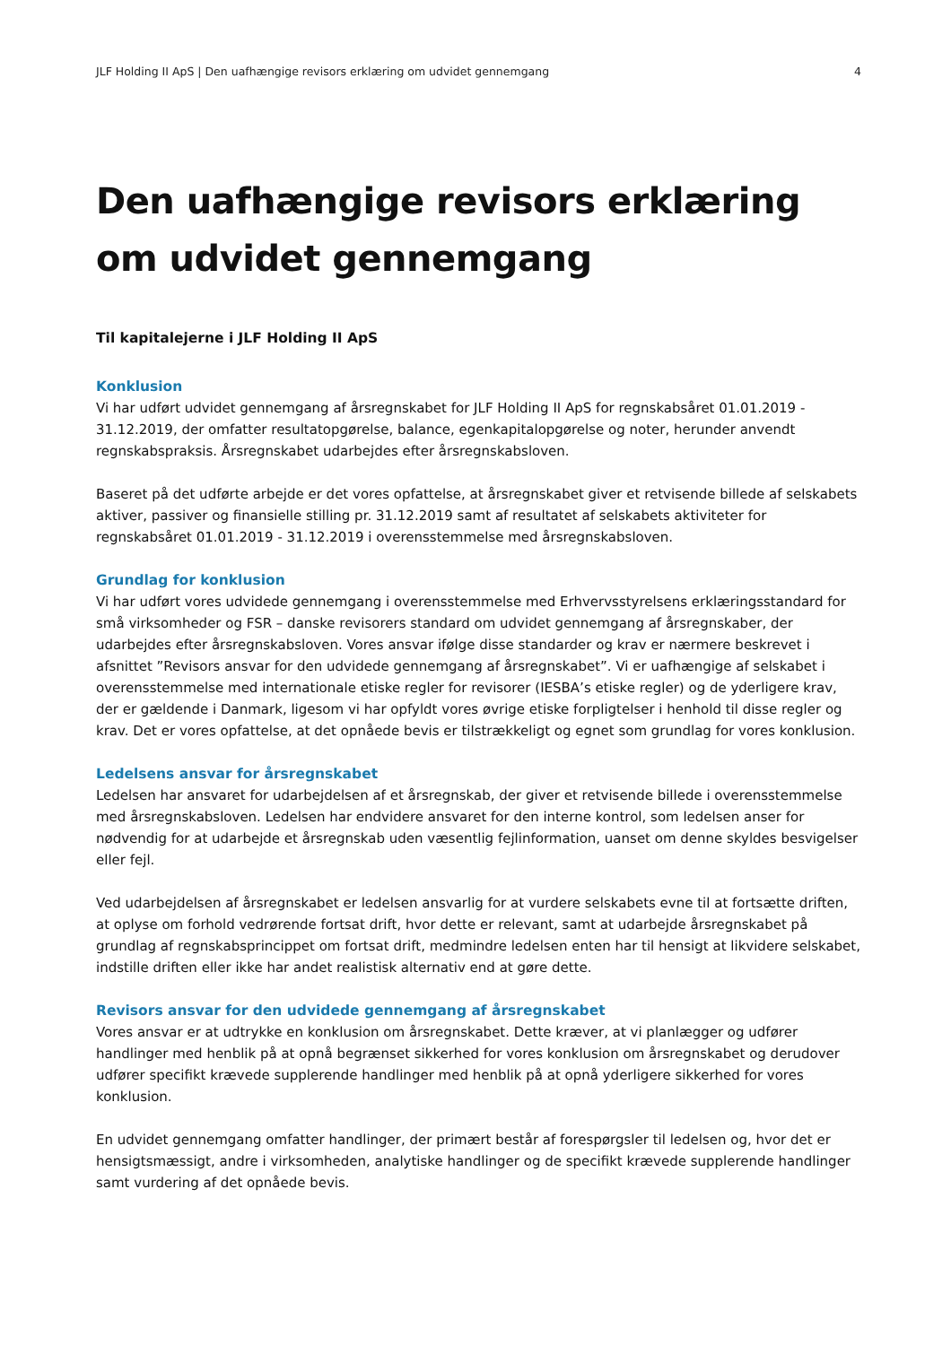JLF Holding II ApS | Den uafhængige revisors erklæring om udvidet gennemgang 4
Den uafhængige revisors erklæring om udvidet gennemgang
Til kapitalejerne i JLF Holding II ApS
Konklusion
Vi har udført udvidet gennemgang af årsregnskabet for JLF Holding II ApS for regnskabsåret 01.01.2019 - 31.12.2019, der omfatter resultatopgørelse, balance, egenkapitalopgørelse og noter, herunder anvendt regnskabspraksis. Årsregnskabet udarbejdes efter årsregnskabsloven.
Baseret på det udførte arbejde er det vores opfattelse, at årsregnskabet giver et retvisende billede af selskabets aktiver, passiver og finansielle stilling pr. 31.12.2019 samt af resultatet af selskabets aktiviteter for regnskabsåret 01.01.2019 - 31.12.2019 i overensstemmelse med årsregnskabsloven.
Grundlag for konklusion
Vi har udført vores udvidede gennemgang i overensstemmelse med Erhvervsstyrelsens erklæringsstandard for små virksomheder og FSR – danske revisorers standard om udvidet gennemgang af årsregnskaber, der udarbejdes efter årsregnskabsloven. Vores ansvar ifølge disse standarder og krav er nærmere beskrevet i afsnittet ”Revisors ansvar for den udvidede gennemgang af årsregnskabet”. Vi er uafhængige af selskabet i overensstemmelse med internationale etiske regler for revisorer (IESBA’s etiske regler) og de yderligere krav, der er gældende i Danmark, ligesom vi har opfyldt vores øvrige etiske forpligtelser i henhold til disse regler og krav. Det er vores opfattelse, at det opnåede bevis er tilstrækkeligt og egnet som grundlag for vores konklusion.
Ledelsens ansvar for årsregnskabet
Ledelsen har ansvaret for udarbejdelsen af et årsregnskab, der giver et retvisende billede i overensstemmelse med årsregnskabsloven. Ledelsen har endvidere ansvaret for den interne kontrol, som ledelsen anser for nødvendig for at udarbejde et årsregnskab uden væsentlig fejlinformation, uanset om denne skyldes besvigelser eller fejl.
Ved udarbejdelsen af årsregnskabet er ledelsen ansvarlig for at vurdere selskabets evne til at fortsætte driften, at oplyse om forhold vedrørende fortsat drift, hvor dette er relevant, samt at udarbejde årsregnskabet på grundlag af regnskabsprincippet om fortsat drift, medmindre ledelsen enten har til hensigt at likvidere selskabet, indstille driften eller ikke har andet realistisk alternativ end at gøre dette.
Revisors ansvar for den udvidede gennemgang af årsregnskabet
Vores ansvar er at udtrykke en konklusion om årsregnskabet. Dette kræver, at vi planlægger og udfører handlinger med henblik på at opnå begrænset sikkerhed for vores konklusion om årsregnskabet og derudover udfører specifikt krævede supplerende handlinger med henblik på at opnå yderligere sikkerhed for vores konklusion.
En udvidet gennemgang omfatter handlinger, der primært består af forespørgsler til ledelsen og, hvor det er hensigtsmæssigt, andre i virksomheden, analytiske handlinger og de specifikt krævede supplerende handlinger samt vurdering af det opnåede bevis.